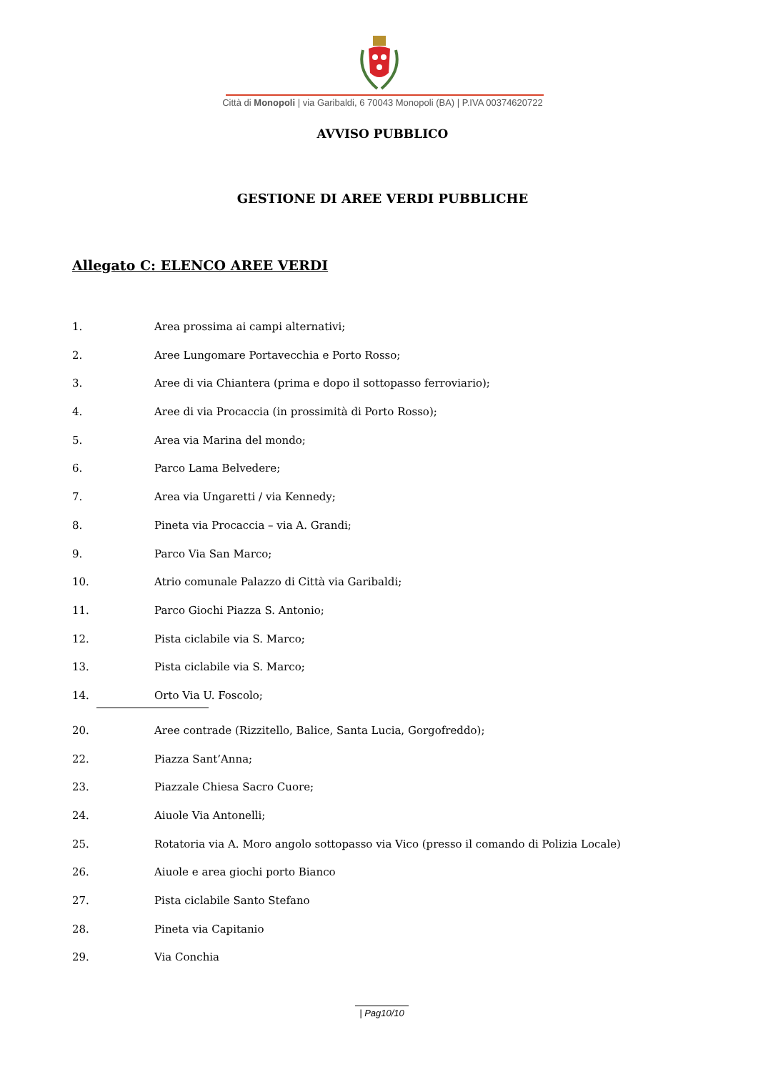Città di Monopoli | via Garibaldi, 6 70043 Monopoli (BA) | P.IVA 00374620722
AVVISO PUBBLICO
GESTIONE DI AREE VERDI PUBBLICHE
Allegato C: ELENCO AREE VERDI
1. Area prossima ai campi alternativi;
2. Aree Lungomare Portavecchia e Porto Rosso;
3. Aree di via Chiantera (prima e dopo il sottopasso ferroviario);
4. Aree di via Procaccia (in prossimità di Porto Rosso);
5. Area via Marina del mondo;
6. Parco Lama Belvedere;
7. Area via Ungaretti / via Kennedy;
8. Pineta via Procaccia – via A. Grandi;
9. Parco Via San Marco;
10. Atrio comunale Palazzo di Città via Garibaldi;
11. Parco Giochi Piazza S. Antonio;
12. Pista ciclabile via S. Marco;
13. Pista ciclabile via S. Marco;
14. Orto Via U. Foscolo;
20. Aree contrade (Rizzitello, Balice, Santa Lucia, Gorgofreddo);
22. Piazza Sant’Anna;
23. Piazzale Chiesa Sacro Cuore;
24. Aiuole Via Antonelli;
25. Rotatoria via A. Moro angolo sottopasso via Vico (presso il comando di Polizia Locale)
26. Aiuole e area giochi porto Bianco
27. Pista ciclabile Santo Stefano
28. Pineta via Capitanio
29. Via Conchia
| Pag10/10